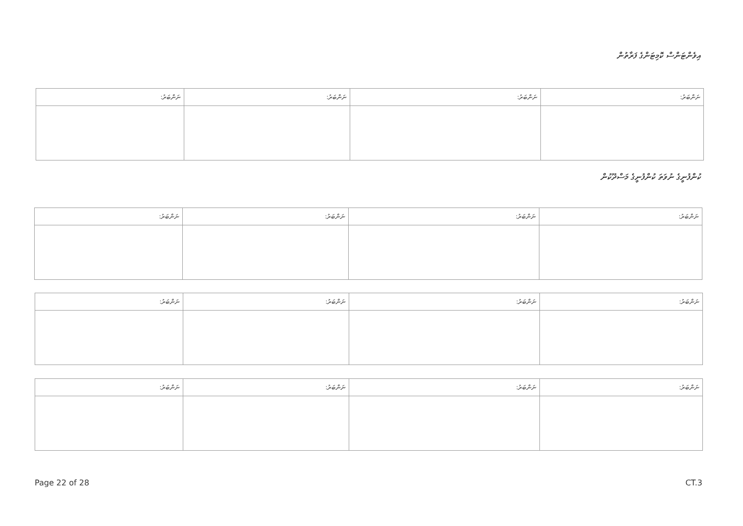އިވެންޓަންސް ކޮމިޓަންގެ ފަރާތުން
| ނަންބަރު: | ނަންބަރު: | ނަންބަރު: | ނަންބަރު: |
ކުންފުނީގެ ނުވަތަ ކުންފުނީގެ މަސްދޫކުން
| ނަންބަރު: | ނަންބަރު: | ނަންބަރު: | ނަންބަރު: |
| ނަންބަރު: | ނަންބަރު: | ނަންބަރު: | ނަންބަރު: |
| ނަންބަރު: | ނަންބަރު: | ނަންބަރު: | ނަންބަރު: |
Page 22 of 28 CT.3